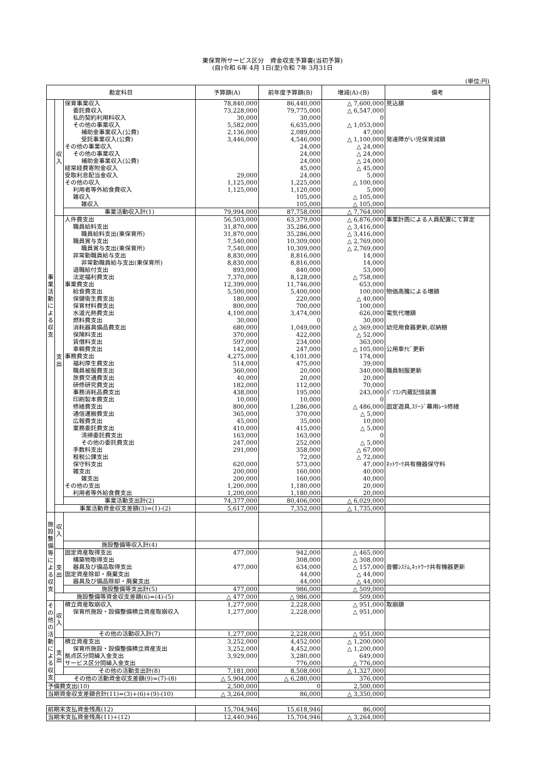東保育所サービス区分　資金収支予算書(当初予算)
(自)令和 6年 4月 1日(至)令和 7年 3月31日
(単位:円)
| 勘定科目 | | | 予算額(A) | 前年度予算額(B) | 増減(A)-(B) | 備考 |
| --- | --- | --- | --- | --- | --- | --- |
| 事 業 活 動 に よ る 収 支 | 収 入 | 保育事業収入 | 78,840,000 | 86,440,000 | △ 7,600,000 | 見込額 |
| | | 委託費収入 | 73,228,000 | 79,775,000 | △ 6,547,000 | |
| | | 私的契約利用料収入 | 30,000 | 30,000 | 0 | |
| | | その他の事業収入 | 5,582,000 | 6,635,000 | △ 1,053,000 | |
| | | 補助金事業収入(公費) | 2,136,000 | 2,089,000 | 47,000 | |
| | | 受託事業収入(公費) | 3,446,000 | 4,546,000 | △ 1,100,000 | 発達障がい児保育減額 |
| | | その他の事業収入 | | 24,000 | △ 24,000 | |
| | | その他の事業収入 | | 24,000 | △ 24,000 | |
| | | 補助金事業収入(公費) | | 24,000 | △ 24,000 | |
| | | 経常経費寄附金収入 | | 45,000 | △ 45,000 | |
| | | 受取利息配当金収入 | 29,000 | 24,000 | 5,000 | |
| | | その他の収入 | 1,125,000 | 1,225,000 | △ 100,000 | |
| | | 利用者等外給食費収入 | 1,125,000 | 1,120,000 | 5,000 | |
| | | 雑収入 | | 105,000 | △ 105,000 | |
| | | 雑収入 | | 105,000 | △ 105,000 | |
| | | 事業活動収入計(1) | 79,994,000 | 87,758,000 | △ 7,764,000 | |
| | 支 出 | 人件費支出 | 56,503,000 | 63,379,000 | △ 6,876,000 | 事業計画による人員配置にて算定 |
| | | 職員給料支出 | 31,870,000 | 35,286,000 | △ 3,416,000 | |
| | | 職員給料支出(東保育所) | 31,870,000 | 35,286,000 | △ 3,416,000 | |
| | | 職員賞与支出 | 7,540,000 | 10,309,000 | △ 2,769,000 | |
| | | 職員賞与支出(東保育所) | 7,540,000 | 10,309,000 | △ 2,769,000 | |
| | | 非常勤職員給与支出 | 8,830,000 | 8,816,000 | 14,000 | |
| | | 非常勤職員給与支出(東保育所) | 8,830,000 | 8,816,000 | 14,000 | |
| | | 退職給付支出 | 893,000 | 840,000 | 53,000 | |
| | | 法定福利費支出 | 7,370,000 | 8,128,000 | △ 758,000 | |
| | | 事業費支出 | 12,399,000 | 11,746,000 | 653,000 | |
| | | 給食費支出 | 5,500,000 | 5,400,000 | 100,000 | 物価高騰による増額 |
| | | 保健衛生費支出 | 180,000 | 220,000 | △ 40,000 | |
| | | 保育材料費支出 | 800,000 | 700,000 | 100,000 | |
| | | 水道光熱費支出 | 4,100,000 | 3,474,000 | 626,000 | 電気代増額 |
| | | 燃料費支出 | 30,000 | 0 | 30,000 | |
| | | 消耗器具備品費支出 | 680,000 | 1,049,000 | △ 369,000 | 幼児用食器更新,収納棚 |
| | | 保険料支出 | 370,000 | 422,000 | △ 52,000 | |
| | | 賃借料支出 | 597,000 | 234,000 | 363,000 | |
| | | 車輌費支出 | 142,000 | 247,000 | △ 105,000 | 公用車ﾅﾋﾞ更新 |
| | | 事務費支出 | 4,275,000 | 4,101,000 | 174,000 | |
| | | 福利厚生費支出 | 514,000 | 475,000 | 39,000 | |
| | | 職員被服費支出 | 360,000 | 20,000 | 340,000 | 職員制服更新 |
| | | 旅費交通費支出 | 40,000 | 20,000 | 20,000 | |
| | | 研修研究費支出 | 182,000 | 112,000 | 70,000 | |
| | | 事務消耗品費支出 | 438,000 | 195,000 | 243,000 | ﾊﾟｿｺﾝ内蔵記憶装置 |
| | | 印刷製本費支出 | 10,000 | 10,000 | 0 | |
| | | 修繕費支出 | 800,000 | 1,286,000 | △ 486,000 | 固定遊具,ｽﾃｰｼﾞ幕用ﾚｰﾙ修繕 |
| | | 通信運搬費支出 | 365,000 | 370,000 | △ 5,000 | |
| | | 広報費支出 | 45,000 | 35,000 | 10,000 | |
| | | 業務委託費支出 | 410,000 | 415,000 | △ 5,000 | |
| | | 清掃委託費支出 | 163,000 | 163,000 | 0 | |
| | | その他の委託費支出 | 247,000 | 252,000 | △ 5,000 | |
| | | 手数料支出 | 291,000 | 358,000 | △ 67,000 | |
| | | 租税公課支出 | | 72,000 | △ 72,000 | |
| | | 保守料支出 | 620,000 | 573,000 | 47,000 | ﾈｯﾄﾜｰｸ共有機器保守料 |
| | | 雑支出 | 200,000 | 160,000 | 40,000 | |
| | | 雑支出 | 200,000 | 160,000 | 40,000 | |
| | | その他の支出 | 1,200,000 | 1,180,000 | 20,000 | |
| | | 利用者等外給食費支出 | 1,200,000 | 1,180,000 | 20,000 | |
| | | 事業活動支出計(2) | 74,377,000 | 80,406,000 | △ 6,029,000 | |
| | 事業活動資金収支差額(3)=(1)-(2) | | 5,617,000 | 7,352,000 | △ 1,735,000 | |
| 施 設 整 備 等 に よ る 収 支 | 収 入 | | | | | |
| | | 施設整備等収入計(4) | | | | |
| | 支 出 | 固定資産取得支出 | 477,000 | 942,000 | △ 465,000 | |
| | | 構築物取得支出 | | 308,000 | △ 308,000 | |
| | | 器具及び備品取得支出 | 477,000 | 634,000 | △ 157,000 | 音響ｼｽﾃﾑ,ﾈｯﾄﾜｰｸ共有機器更新 |
| | | 固定資産除却・廃棄支出 | | 44,000 | △ 44,000 | |
| | | 器具及び備品除却・廃棄支出 | | 44,000 | △ 44,000 | |
| | | 施設整備等支出計(5) | 477,000 | 986,000 | △ 509,000 | |
| | 施設整備等資金収支差額(6)=(4)-(5) | | △ 477,000 | △ 986,000 | 509,000 | |
| そ の 他 の 活 動 に よ る 収 支 | 収 入 | 積立資産取崩収入 | 1,277,000 | 2,228,000 | △ 951,000 | 取崩額 |
| | | 保育所施設・設備整備積立資産取崩収入 | 1,277,000 | 2,228,000 | △ 951,000 | |
| | | その他の活動収入計(7) | 1,277,000 | 2,228,000 | △ 951,000 | |
| | 支 出 | 積立資産支出 | 3,252,000 | 4,452,000 | △ 1,200,000 | |
| | | 保育所施設・設備整備積立資産支出 | 3,252,000 | 4,452,000 | △ 1,200,000 | |
| | | 拠点区分間繰入金支出 | 3,929,000 | 3,280,000 | 649,000 | |
| | | サービス区分間繰入金支出 | | 776,000 | △ 776,000 | |
| | | その他の活動支出計(8) | 7,181,000 | 8,508,000 | △ 1,327,000 | |
| | その他の活動資金収支差額(9)=(7)-(8) | | △ 5,904,000 | △ 6,280,000 | 376,000 | |
| 予備費支出(10) | | | 2,500,000 | 0 | 2,500,000 | |
| 当期資金収支差額合計(11)=(3)+(6)+(9)-(10) | | | △ 3,264,000 | 86,000 | △ 3,350,000 | |
| 前期末支払資金残高(12) | 15,704,946 | 15,618,946 | 86,000 | |
| 当期末支払資金残高(11)+(12) | 12,440,946 | 15,704,946 | △ 3,264,000 | |